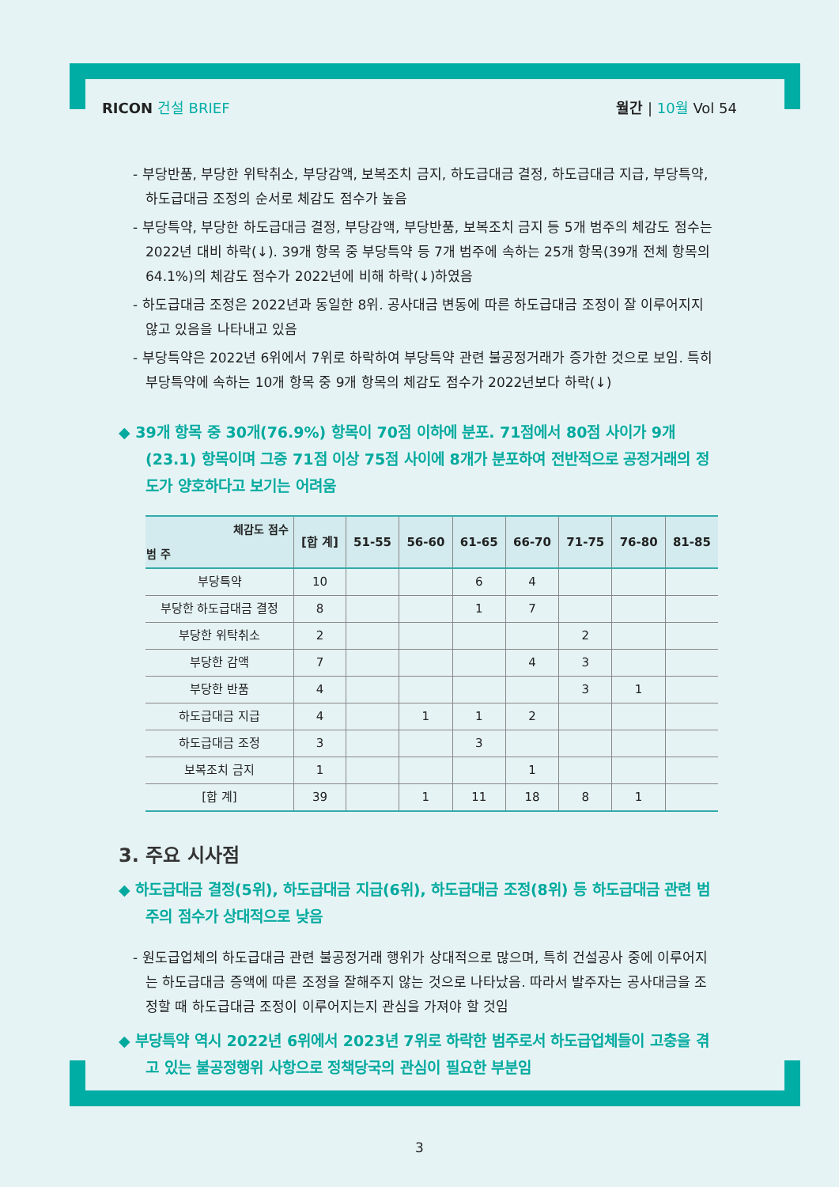RICON 건설 BRIEF 월간 | 10월 Vol 54
- 부당반품, 부당한 위탁취소, 부당감액, 보복조치 금지, 하도급대금 결정, 하도급대금 지급, 부당특약, 하도급대금 조정의 순서로 체감도 점수가 높음
- 부당특약, 부당한 하도급대금 결정, 부당감액, 부당반품, 보복조치 금지 등 5개 범주의 체감도 점수는 2022년 대비 하락(↓). 39개 항목 중 부당특약 등 7개 범주에 속하는 25개 항목(39개 전체 항목의 64.1%)의 체감도 점수가 2022년에 비해 하락(↓)하였음
- 하도급대금 조정은 2022년과 동일한 8위. 공사대금 변동에 따른 하도급대금 조정이 잘 이루어지지 않고 있음을 나타내고 있음
- 부당특약은 2022년 6위에서 7위로 하락하여 부당특약 관련 불공정거래가 증가한 것으로 보임. 특히 부당특약에 속하는 10개 항목 중 9개 항목의 체감도 점수가 2022년보다 하락(↓)
◆ 39개 항목 중 30개(76.9%) 항목이 70점 이하에 분포. 71점에서 80점 사이가 9개(23.1) 항목이며 그중 71점 이상 75점 사이에 8개가 분포하여 전반적으로 공정거래의 정도가 양호하다고 보기는 어려움
| 체감도 점수 범 주 | [합 계] | 51-55 | 56-60 | 61-65 | 66-70 | 71-75 | 76-80 | 81-85 |
| --- | --- | --- | --- | --- | --- | --- | --- | --- |
| 부당특약 | 10 | | | 6 | 4 | | | |
| 부당한 하도급대금 결정 | 8 | | | 1 | 7 | | | |
| 부당한 위탁취소 | 2 | | | | | 2 | | |
| 부당한 감액 | 7 | | | | 4 | 3 | | |
| 부당한 반품 | 4 | | | | | 3 | 1 | |
| 하도급대금 지급 | 4 | | 1 | 1 | 2 | | | |
| 하도급대금 조정 | 3 | | | 3 | | | | |
| 보복조치 금지 | 1 | | | | 1 | | | |
| [합 계] | 39 | | 1 | 11 | 18 | 8 | 1 | |
3. 주요 시사점
◆ 하도급대금 결정(5위), 하도급대금 지급(6위), 하도급대금 조정(8위) 등 하도급대금 관련 범주의 점수가 상대적으로 낮음
- 원도급업체의 하도급대금 관련 불공정거래 행위가 상대적으로 많으며, 특히 건설공사 중에 이루어지는 하도급대금 증액에 따른 조정을 잘해주지 않는 것으로 나타났음. 따라서 발주자는 공사대금을 조정할 때 하도급대금 조정이 이루어지는지 관심을 가져야 할 것임
◆ 부당특약 역시 2022년 6위에서 2023년 7위로 하락한 범주로서 하도급업체들이 고충을 겪고 있는 불공정행위 사항으로 정책당국의 관심이 필요한 부분임
3